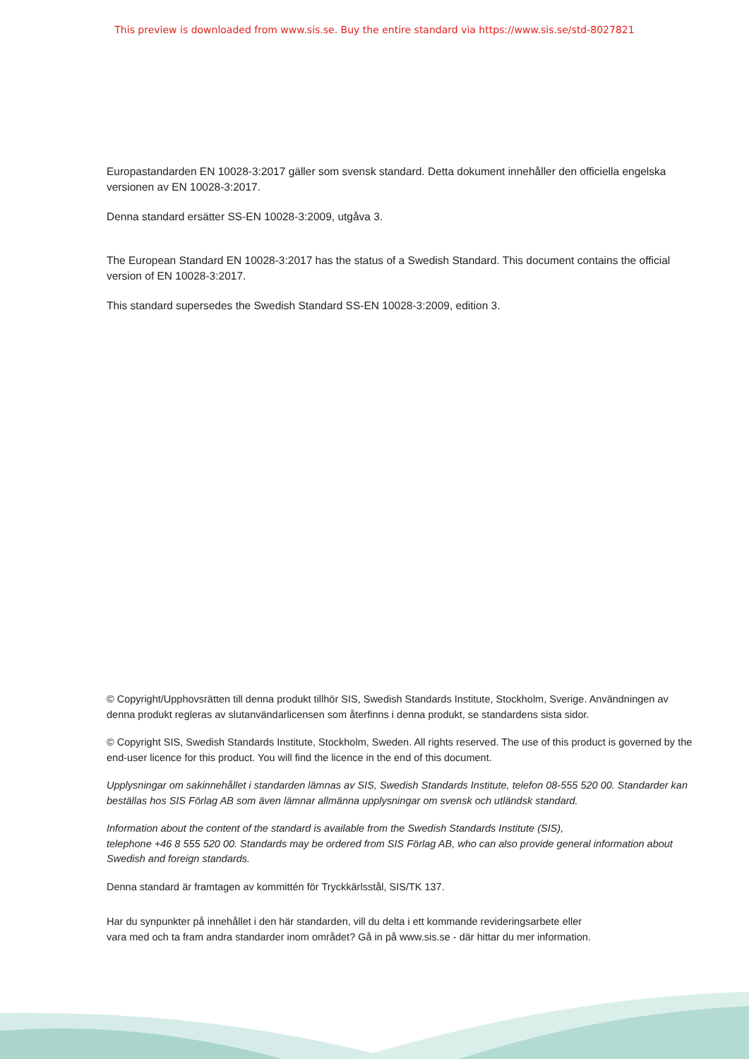This preview is downloaded from www.sis.se. Buy the entire standard via https://www.sis.se/std-8027821
Europastandarden EN 10028-3:2017 gäller som svensk standard. Detta dokument innehåller den officiella engelska versionen av EN 10028-3:2017.
Denna standard ersätter SS-EN 10028-3:2009, utgåva 3.
The European Standard EN 10028-3:2017 has the status of a Swedish Standard. This document contains the official version of EN 10028-3:2017.
This standard supersedes the Swedish Standard SS-EN 10028-3:2009, edition 3.
© Copyright/Upphovsrätten till denna produkt tillhör SIS, Swedish Standards Institute, Stockholm, Sverige. Användningen av denna produkt regleras av slutanvändarlicensen som återfinns i denna produkt, se standardens sista sidor.
© Copyright SIS, Swedish Standards Institute, Stockholm, Sweden. All rights reserved. The use of this product is governed by the end-user licence for this product. You will find the licence in the end of this document.
Upplysningar om sakinnehållet i standarden lämnas av SIS, Swedish Standards Institute, telefon 08-555 520 00. Standarder kan beställas hos SIS Förlag AB som även lämnar allmänna upplysningar om svensk och utländsk standard.
Information about the content of the standard is available from the Swedish Standards Institute (SIS),
telephone +46 8 555 520 00. Standards may be ordered from SIS Förlag AB, who can also provide general information about Swedish and foreign standards.
Denna standard är framtagen av kommittén för Tryckkärlsstål, SIS/TK 137.
Har du synpunkter på innehållet i den här standarden, vill du delta i ett kommande revideringsarbete eller
vara med och ta fram andra standarder inom området? Gå in på www.sis.se - där hittar du mer information.